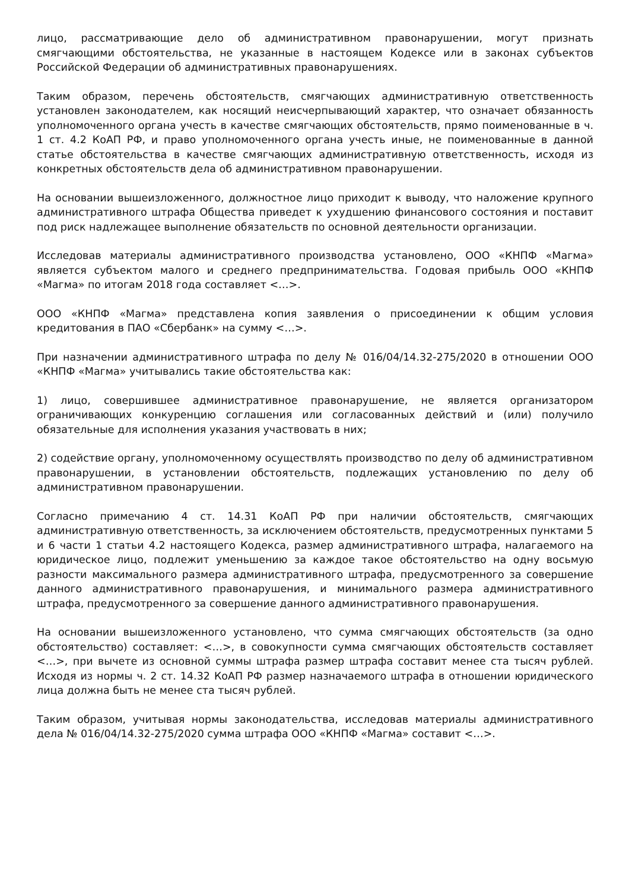лицо, рассматривающие дело об административном правонарушении, могут признать смягчающими обстоятельства, не указанные в настоящем Кодексе или в законах субъектов Российской Федерации об административных правонарушениях.
Таким образом, перечень обстоятельств, смягчающих административную ответственность установлен законодателем, как носящий неисчерпывающий характер, что означает обязанность уполномоченного органа учесть в качестве смягчающих обстоятельств, прямо поименованные в ч. 1 ст. 4.2 КоАП РФ, и право уполномоченного органа учесть иные, не поименованные в данной статье обстоятельства в качестве смягчающих административную ответственность, исходя из конкретных обстоятельств дела об административном правонарушении.
На основании вышеизложенного, должностное лицо приходит к выводу, что наложение крупного административного штрафа Общества приведет к ухудшению финансового состояния и поставит под риск надлежащее выполнение обязательств по основной деятельности организации.
Исследовав материалы административного производства установлено, ООО «КНПФ «Магма» является субъектом малого и среднего предпринимательства. Годовая прибыль ООО «КНПФ «Магма» по итогам 2018 года составляет <…>.
ООО «КНПФ «Магма» представлена копия заявления о присоединении к общим условия кредитования в ПАО «Сбербанк» на сумму <…>.
При назначении административного штрафа по делу № 016/04/14.32-275/2020 в отношении ООО «КНПФ «Магма» учитывались такие обстоятельства как:
1) лицо, совершившее административное правонарушение, не является организатором ограничивающих конкуренцию соглашения или согласованных действий и (или) получило обязательные для исполнения указания участвовать в них;
2) содействие органу, уполномоченному осуществлять производство по делу об административном правонарушении, в установлении обстоятельств, подлежащих установлению по делу об административном правонарушении.
Согласно примечанию 4 ст. 14.31 КоАП РФ при наличии обстоятельств, смягчающих административную ответственность, за исключением обстоятельств, предусмотренных пунктами 5 и 6 части 1 статьи 4.2 настоящего Кодекса, размер административного штрафа, налагаемого на юридическое лицо, подлежит уменьшению за каждое такое обстоятельство на одну восьмую разности максимального размера административного штрафа, предусмотренного за совершение данного административного правонарушения, и минимального размера административного штрафа, предусмотренного за совершение данного административного правонарушения.
На основании вышеизложенного установлено, что сумма смягчающих обстоятельств (за одно обстоятельство) составляет: <…>, в совокупности сумма смягчающих обстоятельств составляет <…>, при вычете из основной суммы штрафа размер штрафа составит менее ста тысяч рублей. Исходя из нормы ч. 2 ст. 14.32 КоАП РФ размер назначаемого штрафа в отношении юридического лица должна быть не менее ста тысяч рублей.
Таким образом, учитывая нормы законодательства, исследовав материалы административного дела № 016/04/14.32-275/2020 сумма штрафа ООО «КНПФ «Магма» составит <…>.